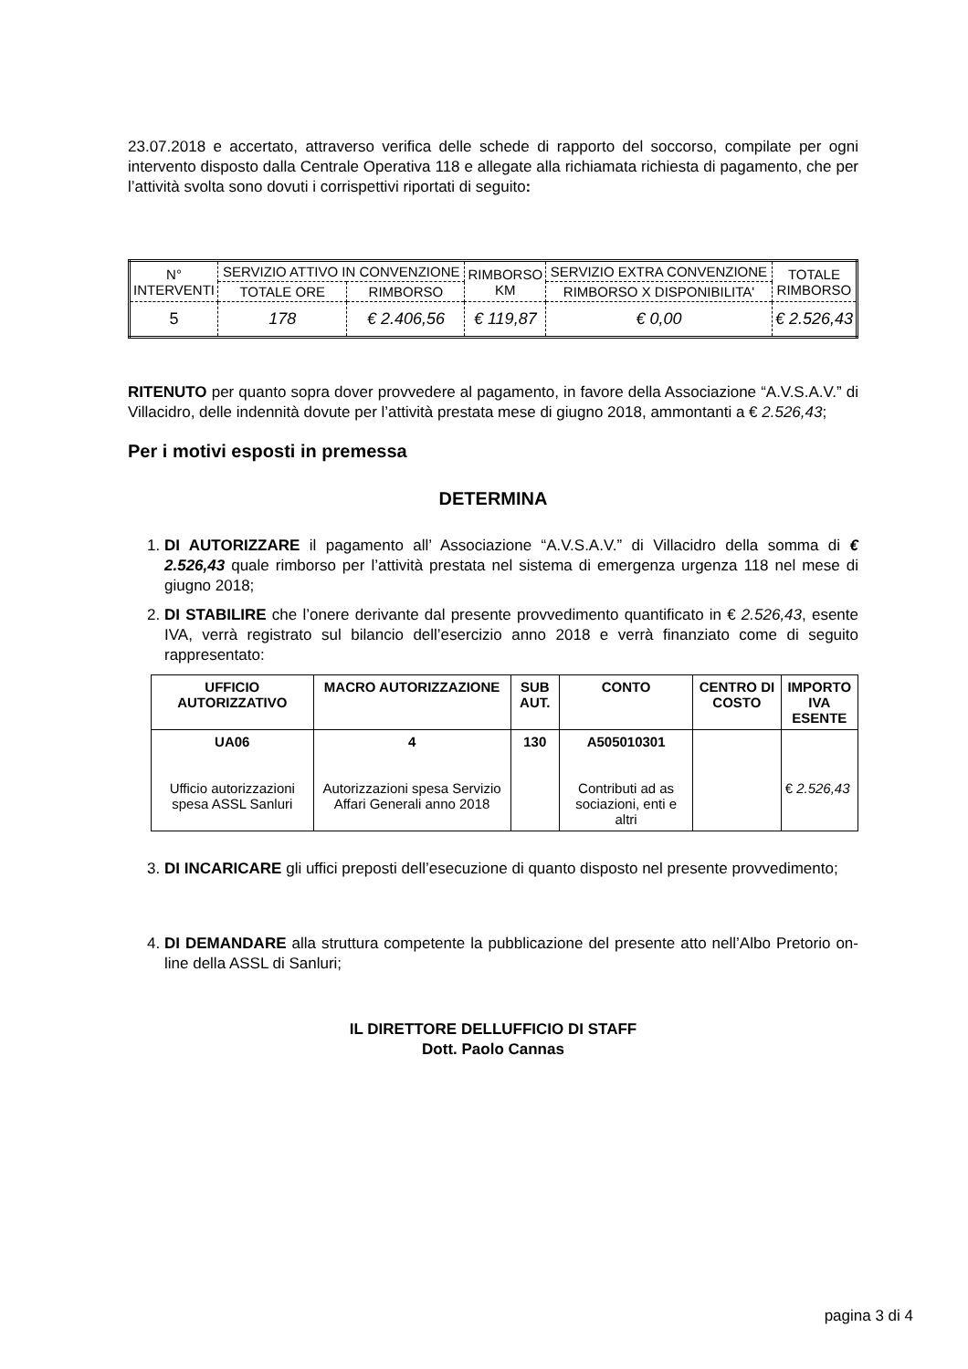23.07.2018 e accertato, attraverso verifica delle schede di rapporto del soccorso, compilate per ogni intervento disposto dalla Centrale Operativa 118 e allegate alla richiamata richiesta di pagamento, che per l’attività svolta sono dovuti i corrispettivi riportati di seguito:
| N° INTERVENTI | SERVIZIO ATTIVO IN CONVENZIONE | | RIMBORSO KM | SERVIZIO EXTRA CONVENZIONE | TOTALE RIMBORSO |
| | TOTALE ORE | RIMBORSO | | RIMBORSO X DISPONIBILITA' | |
| 5 | 178 | € 2.406,56 | € 119,87 | € 0,00 | € 2.526,43 |
RITENUTO per quanto sopra dover provvedere al pagamento, in favore della Associazione “A.V.S.A.V.” di Villacidro, delle indennità dovute per l’attività prestata mese di giugno 2018, ammontanti a € 2.526,43;
Per i motivi esposti in premessa
DETERMINA
1. DI AUTORIZZARE il pagamento all’ Associazione “A.V.S.A.V.” di Villacidro della somma di € 2.526,43 quale rimborso per l’attività prestata nel sistema di emergenza urgenza 118 nel mese di giugno 2018;
2. DI STABILIRE che l’onere derivante dal presente provvedimento quantificato in € 2.526,43, esente IVA, verrà registrato sul bilancio dell’esercizio anno 2018 e verrà finanziato come di seguito rappresentato:
| UFFICIO AUTORIZZATIVO | MACRO AUTORIZZAZIONE | SUB AUT. | CONTO | CENTRO DI COSTO | IMPORTO IVA ESENTE |
| --- | --- | --- | --- | --- | --- |
| UA06 Ufficio autorizzazioni spesa ASSL Sanluri | 4 Autorizzazioni spesa Servizio Affari Generali anno 2018 | 130 | A505010301 Contributi ad as sociazioni, enti e altri | | € 2.526,43 |
3. DI INCARICARE gli uffici preposti dell’esecuzione di quanto disposto nel presente provvedimento;
4. DI DEMANDARE alla struttura competente la pubblicazione del presente atto nell’Albo Pretorio on-line della ASSL di Sanluri;
IL DIRETTORE DELLUFFICIO DI STAFF
Dott. Paolo Cannas
pagina 3 di 4